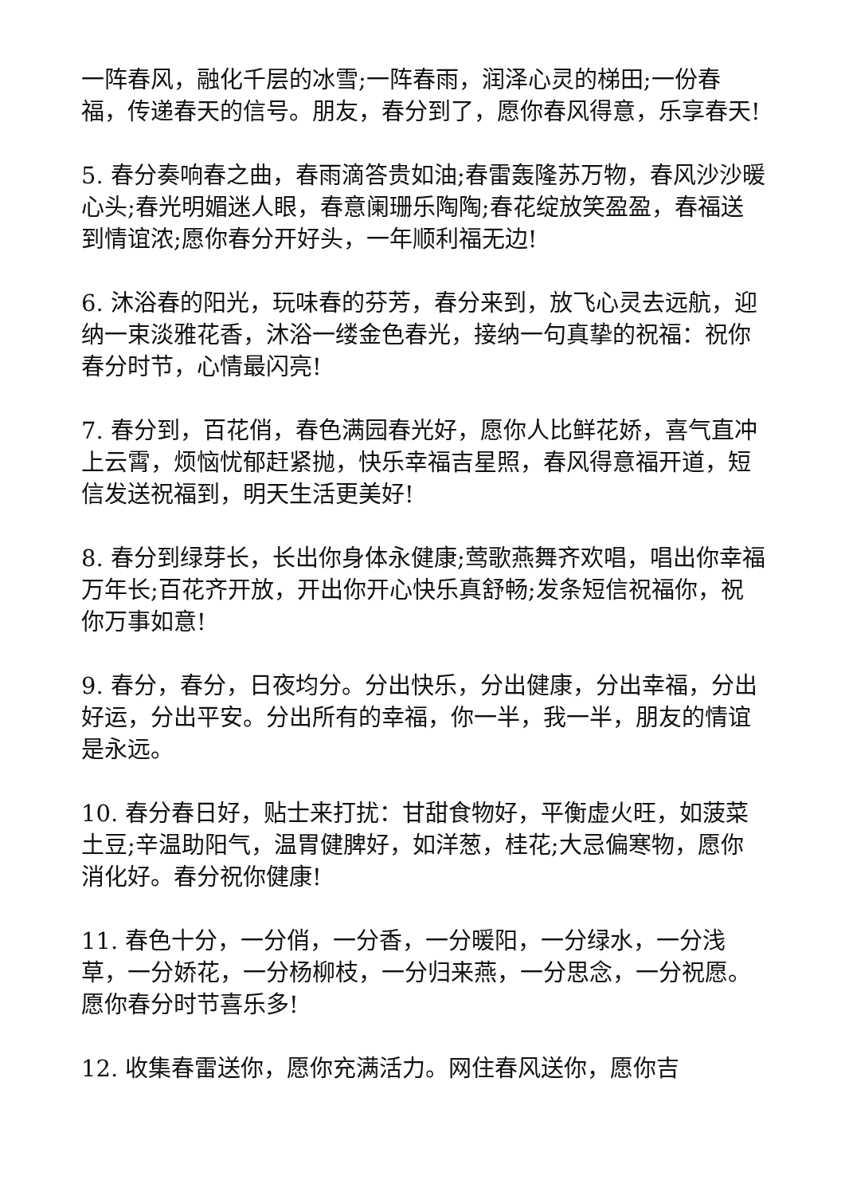一阵春风，融化千层的冰雪;一阵春雨，润泽心灵的梯田;一份春福，传递春天的信号。朋友，春分到了，愿你春风得意，乐享春天!
5. 春分奏响春之曲，春雨滴答贵如油;春雷轰隆苏万物，春风沙沙暖心头;春光明媚迷人眼，春意阑珊乐陶陶;春花绽放笑盈盈，春福送到情谊浓;愿你春分开好头，一年顺利福无边!
6. 沐浴春的阳光，玩味春的芬芳，春分来到，放飞心灵去远航，迎纳一束淡雅花香，沐浴一缕金色春光，接纳一句真挚的祝福：祝你春分时节，心情最闪亮!
7. 春分到，百花俏，春色满园春光好，愿你人比鲜花娇，喜气直冲上云霄，烦恼忧郁赶紧抛，快乐幸福吉星照，春风得意福开道，短信发送祝福到，明天生活更美好!
8. 春分到绿芽长，长出你身体永健康;莺歌燕舞齐欢唱，唱出你幸福万年长;百花齐开放，开出你开心快乐真舒畅;发条短信祝福你，祝你万事如意!
9. 春分，春分，日夜均分。分出快乐，分出健康，分出幸福，分出好运，分出平安。分出所有的幸福，你一半，我一半，朋友的情谊是永远。
10. 春分春日好，贴士来打扰：甘甜食物好，平衡虚火旺，如菠菜土豆;辛温助阳气，温胃健脾好，如洋葱，桂花;大忌偏寒物，愿你消化好。春分祝你健康!
11. 春色十分，一分俏，一分香，一分暖阳，一分绿水，一分浅草，一分娇花，一分杨柳枝，一分归来燕，一分思念，一分祝愿。愿你春分时节喜乐多!
12. 收集春雷送你，愿你充满活力。网住春风送你，愿你吉